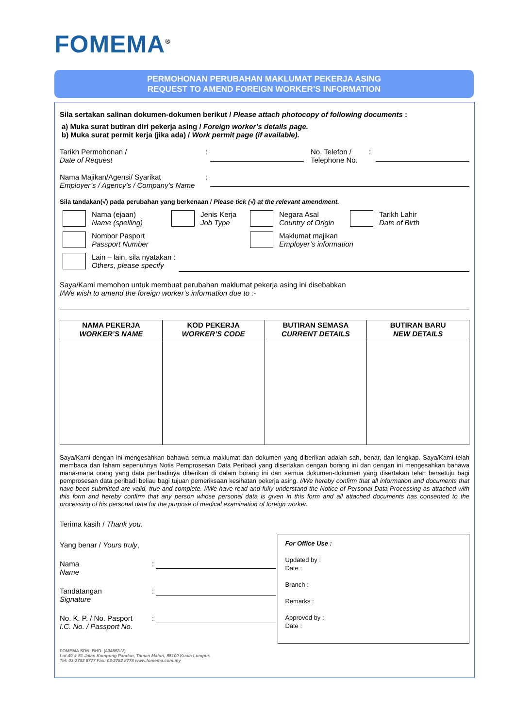FOMEMA<sup>®</sup>
PERMOHONAN PERUBAHAN MAKLUMAT PEKERJA ASING
REQUEST TO AMEND FOREIGN WORKER’S INFORMATION
Sila sertakan salinan dokumen-dokumen berikut / Please attach photocopy of following documents :
a) Muka surat butiran diri pekerja asing / Foreign worker’s details page.
b) Muka surat permit kerja (jika ada) / Work permit page (if available).
Tarikh Permohonan /
Date of Request
: No. Telefon /
Telephone No.
:
Nama Majikan/Agensi/ Syarikat
Employer’s / Agency’s / Company’s Name
:
Sila tandakan(√) pada perubahan yang berkenaan / Please tick (√) at the relevant amendment.
Nama (ejaan)
Name (spelling)
Jenis Kerja
Job Type
Negara Asal
Country of Origin
Tarikh Lahir
Date of Birth
Nombor Pasport
Passport Number
Maklumat majikan
Employer’s information
Lain – lain, sila nyatakan :
Others, please specify
Saya/Kami memohon untuk membuat perubahan maklumat pekerja asing ini disebabkan
I/We wish to amend the foreign worker’s information due to :-
| NAMA PEKERJA WORKER’S NAME | KOD PEKERJA WORKER’S CODE | BUTIRAN SEMASA CURRENT DETAILS | BUTIRAN BARU NEW DETAILS |
| --- | --- | --- | --- |
Saya/Kami dengan ini mengesahkan bahawa semua maklumat dan dokumen yang diberikan adalah sah, benar, dan lengkap. Saya/Kami telah membaca dan faham sepenuhnya Notis Pemprosesan Data Peribadi yang disertakan dengan borang ini dan dengan ini mengesahkan bahawa mana-mana orang yang data peribadinya diberikan di dalam borang ini dan semua dokumen-dokumen yang disertakan telah bersetuju bagi pemprosesan data peribadi beliau bagi tujuan pemeriksaan kesihatan pekerja asing. I/We hereby confirm that all information and documents that have been submitted are valid, true and complete. I/We have read and fully understand the Notice of Personal Data Processing as attached with this form and hereby confirm that any person whose personal data is given in this form and all attached documents has consented to the processing of his personal data for the purpose of medical examination of foreign worker.
Terima kasih / Thank you.
Yang benar / Yours truly,
Nama
Name
:
Tandatangan
Signature
:
No. K. P. / No. Pasport
I.C. No. / Passport No.
:
For Office Use :
Updated by :
Date :
Branch :
Remarks :
Approved by :
Date :
FOMEMA SDN. BHD. (404653-V)
Lot 49 & 51 Jalan Kampung Pandan, Taman Maluri, 55100 Kuala Lumpur.
Tel: 03-2782 8777 Fax: 03-2782 8778 www.fomema.com.my